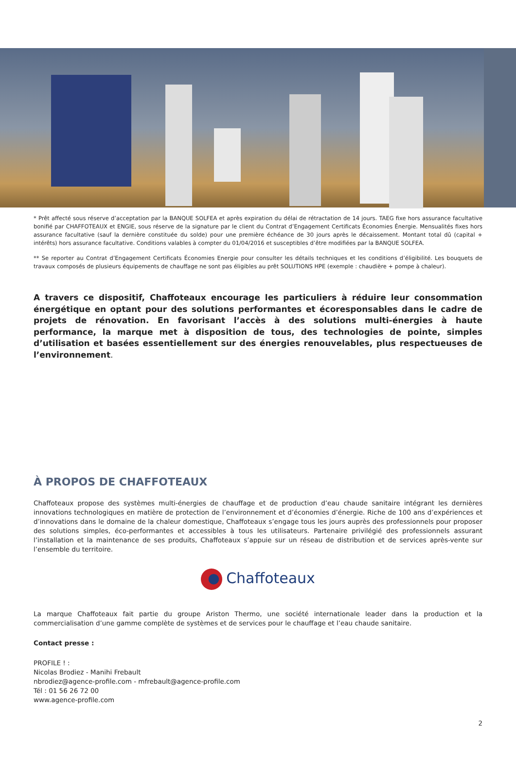* Prêt affecté sous réserve d’acceptation par la BANQUE SOLFEA et après expiration du délai de rétractation de 14 jours. TAEG fixe hors assurance facultative bonifié par CHAFFOTEAUX et ENGIE, sous réserve de la signature par le client du Contrat d’Engagement Certificats Économies Énergie. Mensualités fixes hors assurance facultative (sauf la dernière constituée du solde) pour une première échéance de 30 jours après le décaissement. Montant total dû (capital + intérêts) hors assurance facultative. Conditions valables à compter du 01/04/2016 et susceptibles d’être modifiées par la BANQUE SOLFEA.
** Se reporter au Contrat d’Engagement Certificats Économies Energie pour consulter les détails techniques et les conditions d’éligibilité. Les bouquets de travaux composés de plusieurs équipements de chauffage ne sont pas éligibles au prêt SOLUTIONS HPE (exemple : chaudière + pompe à chaleur).
A travers ce dispositif, Chaffoteaux encourage les particuliers à réduire leur consommation énergétique en optant pour des solutions performantes et écoresponsables dans le cadre de projets de rénovation. En favorisant l’accès à des solutions multi-énergies à haute performance, la marque met à disposition de tous, des technologies de pointe, simples d’utilisation et basées essentiellement sur des énergies renouvelables, plus respectueuses de l’environnement.
À PROPOS DE CHAFFOTEAUX
Chaffoteaux propose des systèmes multi-énergies de chauffage et de production d’eau chaude sanitaire intégrant les dernières innovations technologiques en matière de protection de l’environnement et d’économies d’énergie. Riche de 100 ans d’expériences et d’innovations dans le domaine de la chaleur domestique, Chaffoteaux s’engage tous les jours auprès des professionnels pour proposer des solutions simples, éco-performantes et accessibles à tous les utilisateurs. Partenaire privilégié des professionnels assurant l’installation et la maintenance de ses produits, Chaffoteaux s’appuie sur un réseau de distribution et de services après-vente sur l’ensemble du territoire.
Chaffoteaux
La marque Chaffoteaux fait partie du groupe Ariston Thermo, une société internationale leader dans la production et la commercialisation d’une gamme complète de systèmes et de services pour le chauffage et l’eau chaude sanitaire.
Contact presse :
PROFILE ! :
Nicolas Brodiez - Manihi Frebault
nbrodiez@agence-profile.com - mfrebault@agence-profile.com
Tél : 01 56 26 72 00
www.agence-profile.com
2